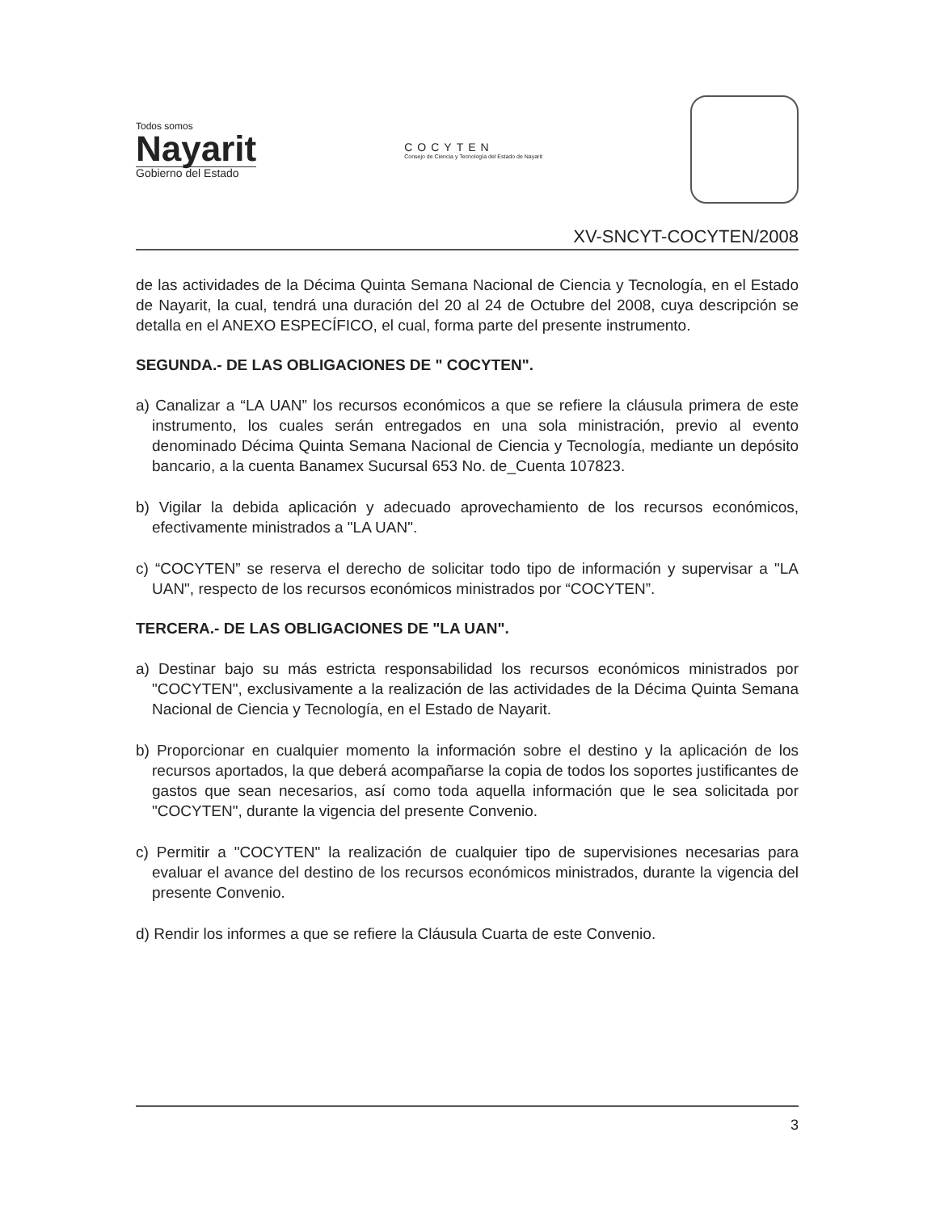Todos somos
Nayarit
Gobierno del Estado
COCYTEN
Consejo de Ciencia y Tecnología del Estado de Nayarit
XV-SNCYT-COCYTEN/2008
de las actividades de la Décima Quinta Semana Nacional de Ciencia y Tecnología, en el Estado de Nayarit, la cual, tendrá una duración del 20 al 24 de Octubre del 2008, cuya descripción se detalla en el ANEXO ESPECÍFICO, el cual, forma parte del presente instrumento.
SEGUNDA.- DE LAS OBLIGACIONES DE " COCYTEN".
a) Canalizar a “LA UAN” los recursos económicos a que se refiere la cláusula primera de este instrumento, los cuales serán entregados en una sola ministración, previo al evento denominado Décima Quinta Semana Nacional de Ciencia y Tecnología, mediante un depósito bancario, a la cuenta Banamex Sucursal 653 No. de_Cuenta 107823.
b) Vigilar la debida aplicación y adecuado aprovechamiento de los recursos económicos, efectivamente ministrados a "LA UAN".
c) “COCYTEN” se reserva el derecho de solicitar todo tipo de información y supervisar a "LA UAN", respecto de los recursos económicos ministrados por “COCYTEN”.
TERCERA.- DE LAS OBLIGACIONES DE "LA UAN".
a) Destinar bajo su más estricta responsabilidad los recursos económicos ministrados por "COCYTEN", exclusivamente a la realización de las actividades de la Décima Quinta Semana Nacional de Ciencia y Tecnología, en el Estado de Nayarit.
b) Proporcionar en cualquier momento la información sobre el destino y la aplicación de los recursos aportados, la que deberá acompañarse la copia de todos los soportes justificantes de gastos que sean necesarios, así como toda aquella información que le sea solicitada por "COCYTEN", durante la vigencia del presente Convenio.
c) Permitir a "COCYTEN" la realización de cualquier tipo de supervisiones necesarias para evaluar el avance del destino de los recursos económicos ministrados, durante la vigencia del presente Convenio.
d) Rendir los informes a que se refiere la Cláusula Cuarta de este Convenio.
3